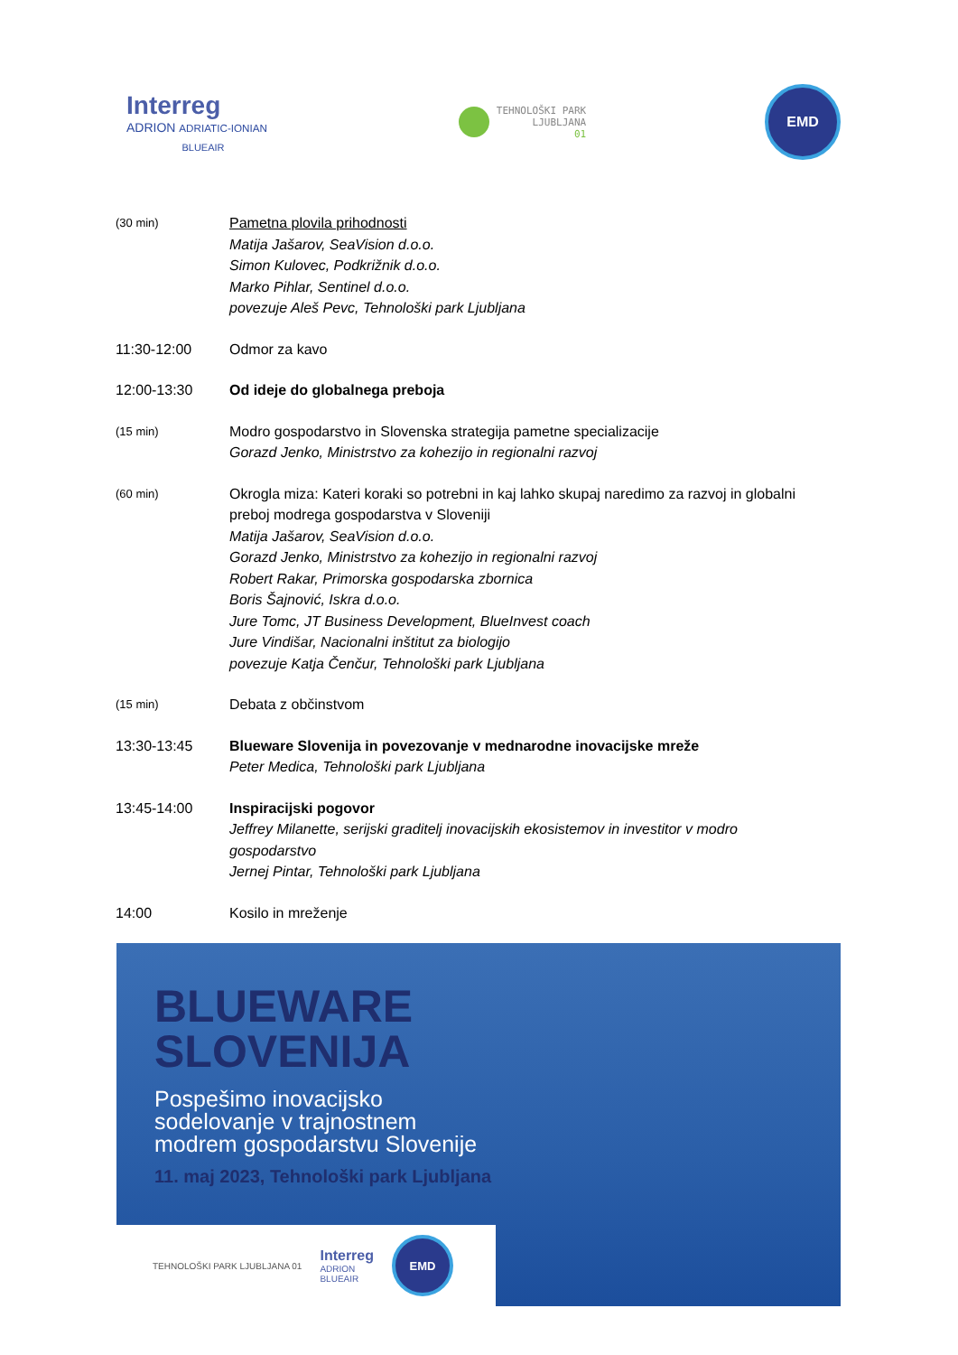Interreg
ADRION ADRIATIC-IONIAN
BLUEAIR
TEHNOLOŠKI PARK
LJUBLJANA
01
EMD
(30 min)
Pametna plovila prihodnosti
Matija Jašarov, SeaVision d.o.o.
Simon Kulovec, Podkrižnik d.o.o.
Marko Pihlar, Sentinel d.o.o.
povezuje Aleš Pevc, Tehnološki park Ljubljana
11:30-12:00 Odmor za kavo
12:00-13:30 Od ideje do globalnega preboja
(15 min)
Modro gospodarstvo in Slovenska strategija pametne specializacije
Gorazd Jenko, Ministrstvo za kohezijo in regionalni razvoj
(60 min)
Okrogla miza: Kateri koraki so potrebni in kaj lahko skupaj naredimo za razvoj in globalni preboj modrega gospodarstva v Sloveniji
Matija Jašarov, SeaVision d.o.o.
Gorazd Jenko, Ministrstvo za kohezijo in regionalni razvoj
Robert Rakar, Primorska gospodarska zbornica
Boris Šajnović, Iskra d.o.o.
Jure Tomc, JT Business Development, BlueInvest coach
Jure Vindišar, Nacionalni inštitut za biologijo
povezuje Katja Čenčur, Tehnološki park Ljubljana
(15 min)
Debata z občinstvom
13:30-13:45 Blueware Slovenija in povezovanje v mednarodne inovacijske mreže
Peter Medica, Tehnološki park Ljubljana
13:45-14:00 Inspiracijski pogovor
Jeffrey Milanette, serijski graditelj inovacijskih ekosistemov in investitor v modro gospodarstvo
Jernej Pintar, Tehnološki park Ljubljana
14:00 Kosilo in mreženje
BLUEWARE
SLOVENIJA
Pospešimo inovacijsko
sodelovanje v trajnostnem
modrem gospodarstvu Slovenije
11. maj 2023, Tehnološki park Ljubljana
TEHNOLOŠKI PARK LJUBLJANA 01
Interreg
ADRION
BLUEAIR
EMD